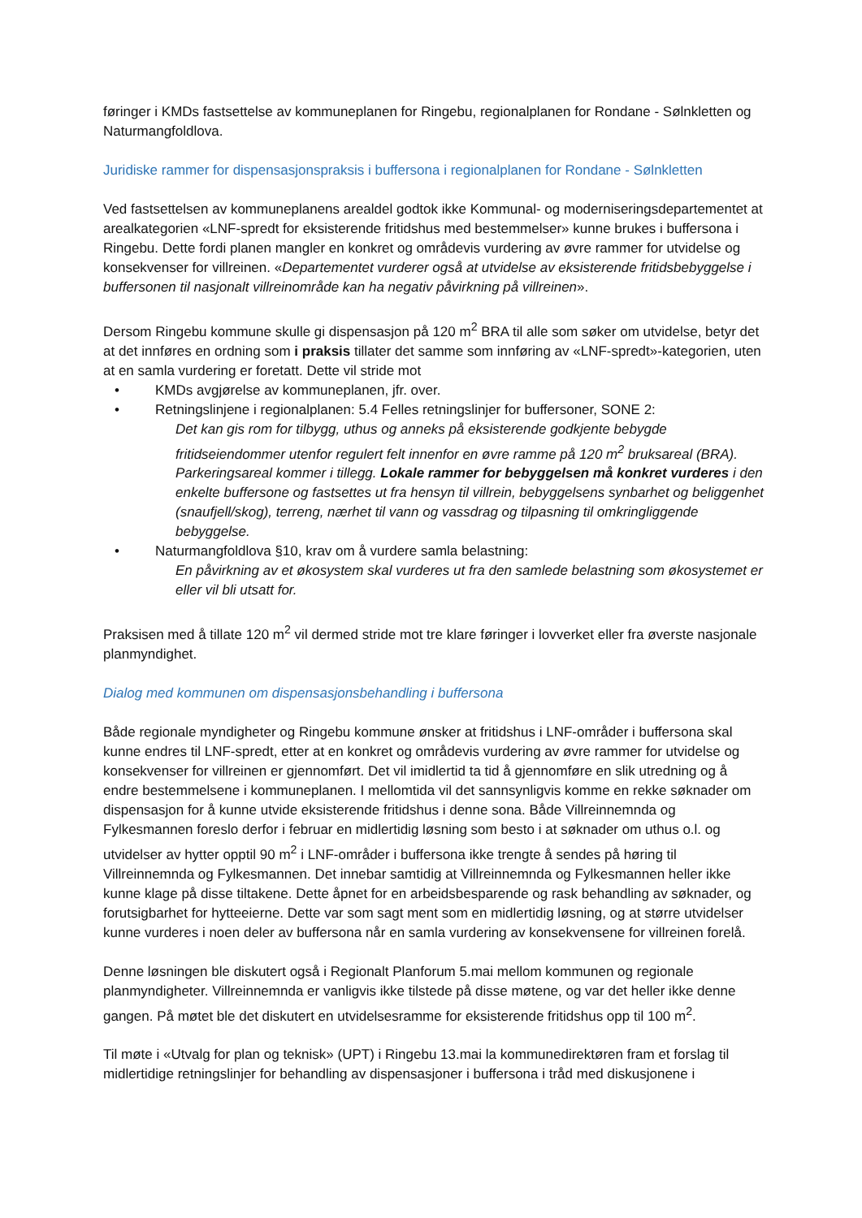føringer i KMDs fastsettelse av kommuneplanen for Ringebu, regionalplanen for Rondane - Sølnkletten og Naturmangfoldlova.
Juridiske rammer for dispensasjonspraksis i buffersona i regionalplanen for Rondane - Sølnkletten
Ved fastsettelsen av kommuneplanens arealdel godtok ikke Kommunal- og moderniseringsdepartementet at arealkategorien «LNF-spredt for eksisterende fritidshus med bestemmelser» kunne brukes i buffersona i Ringebu. Dette fordi planen mangler en konkret og områdevis vurdering av øvre rammer for utvidelse og konsekvenser for villreinen. «Departementet vurderer også at utvidelse av eksisterende fritidsbebyggelse i buffersonen til nasjonalt villreinområde kan ha negativ påvirkning på villreinen».
Dersom Ringebu kommune skulle gi dispensasjon på 120 m<sup>2</sup> BRA til alle som søker om utvidelse, betyr det at det innføres en ordning som i praksis tillater det samme som innføring av «LNF-spredt»-kategorien, uten at en samla vurdering er foretatt. Dette vil stride mot
• KMDs avgjørelse av kommuneplanen, jfr. over.
• Retningslinjene i regionalplanen: 5.4 Felles retningslinjer for buffersoner, SONE 2:
Det kan gis rom for tilbygg, uthus og anneks på eksisterende godkjente bebygde fritidseiendommer utenfor regulert felt innenfor en øvre ramme på 120 m<sup>2</sup> bruksareal (BRA). Parkeringsareal kommer i tillegg. Lokale rammer for bebyggelsen må konkret vurderes i den enkelte buffersone og fastsettes ut fra hensyn til villrein, bebyggelsens synbarhet og beliggenhet (snaufjell/skog), terreng, nærhet til vann og vassdrag og tilpasning til omkringliggende bebyggelse.
• Naturmangfoldlova §10, krav om å vurdere samla belastning:
En påvirkning av et økosystem skal vurderes ut fra den samlede belastning som økosystemet er eller vil bli utsatt for.
Praksisen med å tillate 120 m<sup>2</sup> vil dermed stride mot tre klare føringer i lovverket eller fra øverste nasjonale planmyndighet.
Dialog med kommunen om dispensasjonsbehandling i buffersona
Både regionale myndigheter og Ringebu kommune ønsker at fritidshus i LNF-områder i buffersona skal kunne endres til LNF-spredt, etter at en konkret og områdevis vurdering av øvre rammer for utvidelse og konsekvenser for villreinen er gjennomført. Det vil imidlertid ta tid å gjennomføre en slik utredning og å endre bestemmelsene i kommuneplanen. I mellomtida vil det sannsynligvis komme en rekke søknader om dispensasjon for å kunne utvide eksisterende fritidshus i denne sona. Både Villreinnemnda og Fylkesmannen foreslo derfor i februar en midlertidig løsning som besto i at søknader om uthus o.l. og utvidelser av hytter opptil 90 m<sup>2</sup> i LNF-områder i buffersona ikke trengte å sendes på høring til Villreinnemnda og Fylkesmannen. Det innebar samtidig at Villreinnemnda og Fylkesmannen heller ikke kunne klage på disse tiltakene. Dette åpnet for en arbeidsbesparende og rask behandling av søknader, og forutsigbarhet for hytteeierne. Dette var som sagt ment som en midlertidig løsning, og at større utvidelser kunne vurderes i noen deler av buffersona når en samla vurdering av konsekvensene for villreinen forelå.
Denne løsningen ble diskutert også i Regionalt Planforum 5.mai mellom kommunen og regionale planmyndigheter. Villreinnemnda er vanligvis ikke tilstede på disse møtene, og var det heller ikke denne gangen. På møtet ble det diskutert en utvidelsesramme for eksisterende fritidshus opp til 100 m<sup>2</sup>.
Til møte i «Utvalg for plan og teknisk» (UPT) i Ringebu 13.mai la kommunedirektøren fram et forslag til midlertidige retningslinjer for behandling av dispensasjoner i buffersona i tråd med diskusjonene i